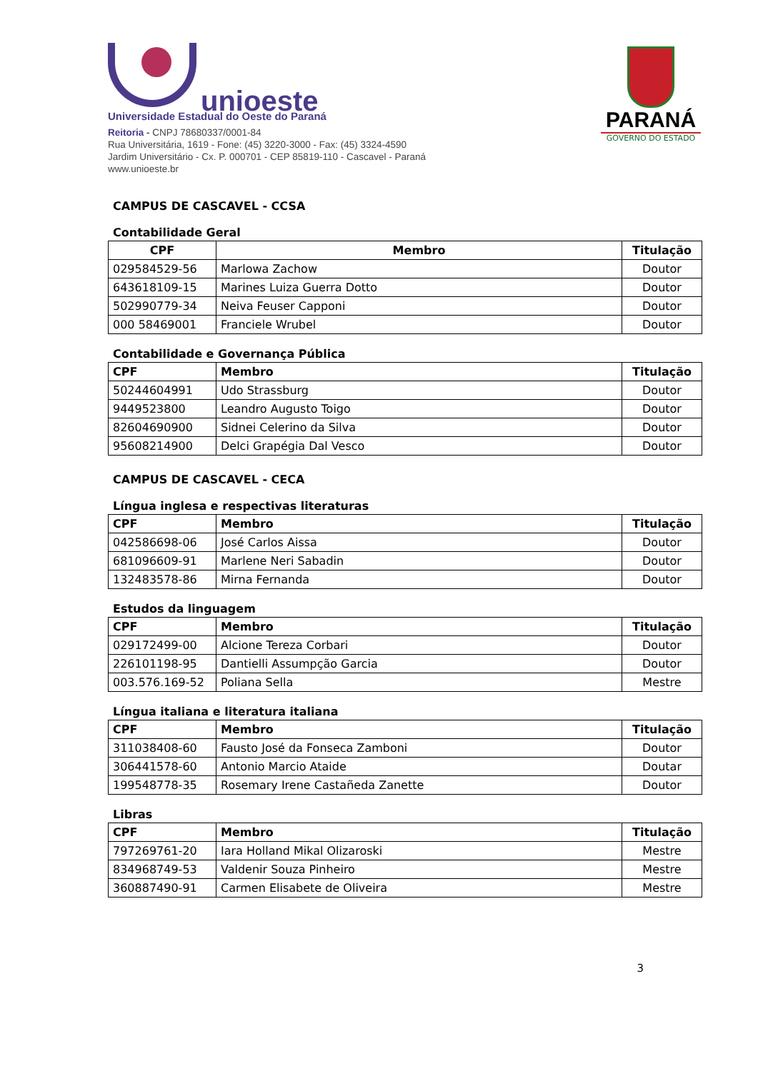unioeste
Universidade Estadual do Oeste do Paraná
Reitoria - CNPJ 78680337/0001-84
Rua Universitária, 1619 - Fone: (45) 3220-3000 - Fax: (45) 3324-4590
Jardim Universitário - Cx. P. 000701 - CEP 85819-110 - Cascavel - Paraná
www.unioeste.br
PARANÁ
GOVERNO DO ESTADO
CAMPUS DE CASCAVEL - CCSA
Contabilidade Geral
| CPF | Membro | Titulação |
| --- | --- | --- |
| 029584529-56 | Marlowa Zachow | Doutor |
| 643618109-15 | Marines Luiza Guerra Dotto | Doutor |
| 502990779-34 | Neiva Feuser Capponi | Doutor |
| 000 58469001 | Franciele Wrubel | Doutor |
Contabilidade e Governança Pública
| CPF | Membro | Titulação |
| --- | --- | --- |
| 50244604991 | Udo Strassburg | Doutor |
| 9449523800 | Leandro Augusto Toigo | Doutor |
| 82604690900 | Sidnei Celerino da Silva | Doutor |
| 95608214900 | Delci Grapégia Dal Vesco | Doutor |
CAMPUS DE CASCAVEL - CECA
Língua inglesa e respectivas literaturas
| CPF | Membro | Titulação |
| --- | --- | --- |
| 042586698-06 | José Carlos Aissa | Doutor |
| 681096609-91 | Marlene Neri Sabadin | Doutor |
| 132483578-86 | Mirna Fernanda | Doutor |
Estudos da linguagem
| CPF | Membro | Titulação |
| --- | --- | --- |
| 029172499-00 | Alcione Tereza Corbari | Doutor |
| 226101198-95 | Dantielli Assumpção Garcia | Doutor |
| 003.576.169-52 | Poliana Sella | Mestre |
Língua italiana e literatura italiana
| CPF | Membro | Titulação |
| --- | --- | --- |
| 311038408-60 | Fausto José da Fonseca Zamboni | Doutor |
| 306441578-60 | Antonio Marcio Ataide | Doutar |
| 199548778-35 | Rosemary Irene Castañeda Zanette | Doutor |
Libras
| CPF | Membro | Titulação |
| --- | --- | --- |
| 797269761-20 | Iara Holland Mikal Olizaroski | Mestre |
| 834968749-53 | Valdenir Souza Pinheiro | Mestre |
| 360887490-91 | Carmen Elisabete de Oliveira | Mestre |
3